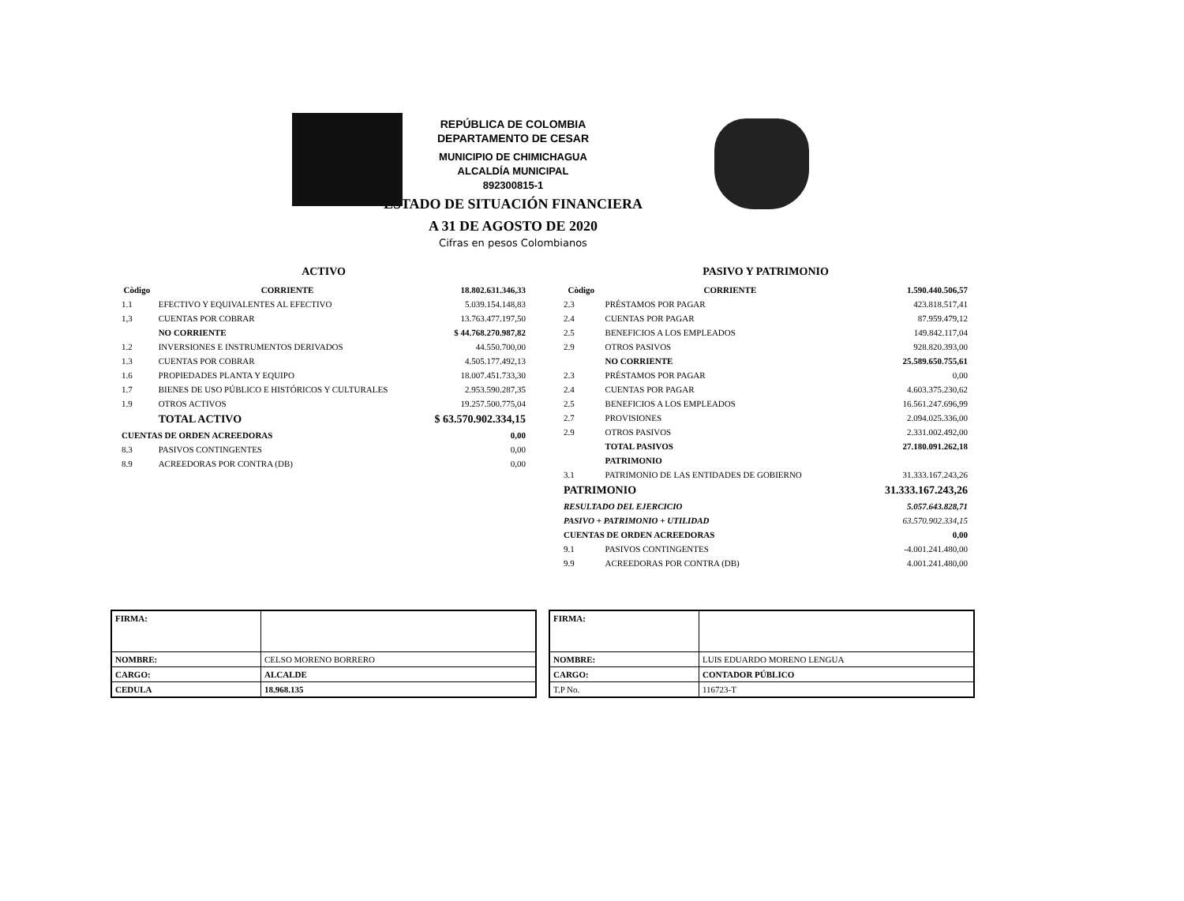REPÚBLICA DE COLOMBIA
DEPARTAMENTO DE CESAR
MUNICIPIO DE CHIMICHAGUA
ALCALDÍA MUNICIPAL
892300815-1
ESTADO DE SITUACIÓN FINANCIERA
A 31 DE AGOSTO DE 2020
Cifras en pesos Colombianos
ACTIVO
| Còdigo | CORRIENTE | 18.802.631.346,33 |
| --- | --- | --- |
| 1.1 | EFECTIVO Y EQUIVALENTES AL EFECTIVO | 5.039.154.148,83 |
| 1,3 | CUENTAS POR COBRAR | 13.763.477.197,50 |
| | NO CORRIENTE | $ 44.768.270.987,82 |
| 1.2 | INVERSIONES E INSTRUMENTOS DERIVADOS | 44.550.700,00 |
| 1.3 | CUENTAS POR COBRAR | 4.505.177.492,13 |
| 1.6 | PROPIEDADES PLANTA Y EQUIPO | 18.007.451.733,30 |
| 1.7 | BIENES DE USO PÚBLICO E HISTÓRICOS Y CULTURALES | 2.953.590.287,35 |
| 1.9 | OTROS ACTIVOS | 19.257.500.775,04 |
| | TOTAL ACTIVO | $ 63.570.902.334,15 |
| CUENTAS DE ORDEN ACREEDORAS | | 0,00 |
| 8.3 | PASIVOS CONTINGENTES | 0,00 |
| 8.9 | ACREEDORAS POR CONTRA (DB) | 0,00 |
PASIVO Y PATRIMONIO
| Còdigo | CORRIENTE | 1.590.440.506,57 |
| --- | --- | --- |
| 2.3 | PRÉSTAMOS POR PAGAR | 423.818.517,41 |
| 2.4 | CUENTAS POR PAGAR | 87.959.479,12 |
| 2.5 | BENEFICIOS A LOS EMPLEADOS | 149.842.117,04 |
| 2.9 | OTROS PASIVOS | 928.820.393,00 |
| | NO CORRIENTE | 25.589.650.755,61 |
| 2.3 | PRÉSTAMOS POR PAGAR | 0,00 |
| 2.4 | CUENTAS POR PAGAR | 4.603.375.230,62 |
| 2.5 | BENEFICIOS A LOS EMPLEADOS | 16.561.247.696,99 |
| 2.7 | PROVISIONES | 2.094.025.336,00 |
| 2.9 | OTROS PASIVOS | 2.331.002.492,00 |
| | TOTAL PASIVOS | 27.180.091.262,18 |
| | PATRIMONIO | |
| 3.1 | PATRIMONIO DE LAS ENTIDADES DE GOBIERNO | 31.333.167.243,26 |
| PATRIMONIO | | 31.333.167.243,26 |
| RESULTADO DEL EJERCICIO | | 5.057.643.828,71 |
| PASIVO + PATRIMONIO + UTILIDAD | | 63.570.902.334,15 |
| CUENTAS DE ORDEN ACREEDORAS | | 0,00 |
| 9.1 | PASIVOS CONTINGENTES | -4.001.241.480,00 |
| 9.9 | ACREEDORAS POR CONTRA (DB) | 4.001.241.480,00 |
| FIRMA: | |
| NOMBRE: | CELSO MORENO BORRERO |
| CARGO: | ALCALDE |
| CEDULA | 18.968.135 |
| FIRMA: | |
| NOMBRE: | LUIS EDUARDO MORENO LENGUA |
| CARGO: | CONTADOR PÚBLICO |
| T.P No. | 116723-T |